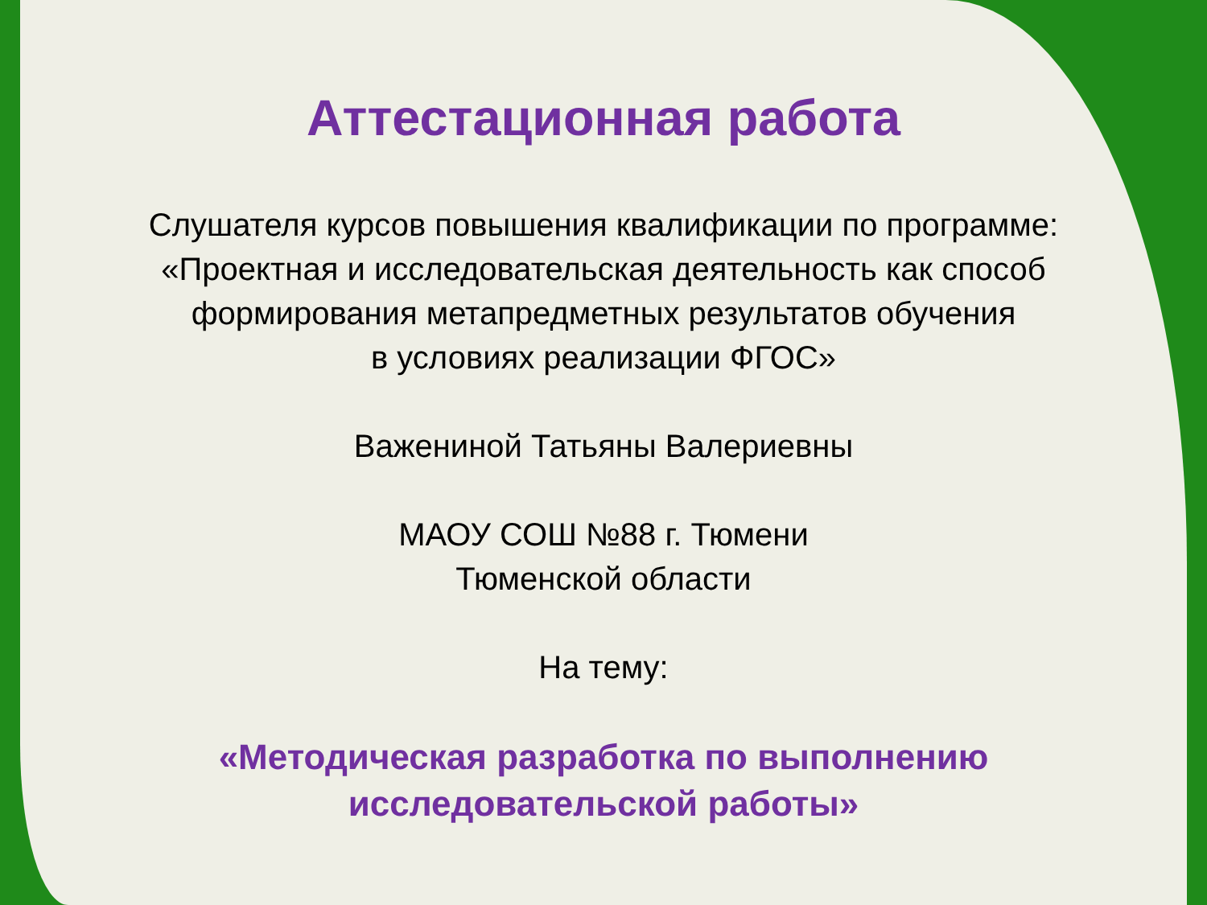Аттестационная работа
Слушателя курсов повышения квалификации по программе:
«Проектная и исследовательская деятельность как способ
формирования метапредметных результатов обучения
в условиях реализации ФГОС»
Важениной Татьяны Валериевны
МАОУ СОШ №88 г. Тюмени
Тюменской области
На тему:
«Методическая разработка по выполнению
исследовательской работы»